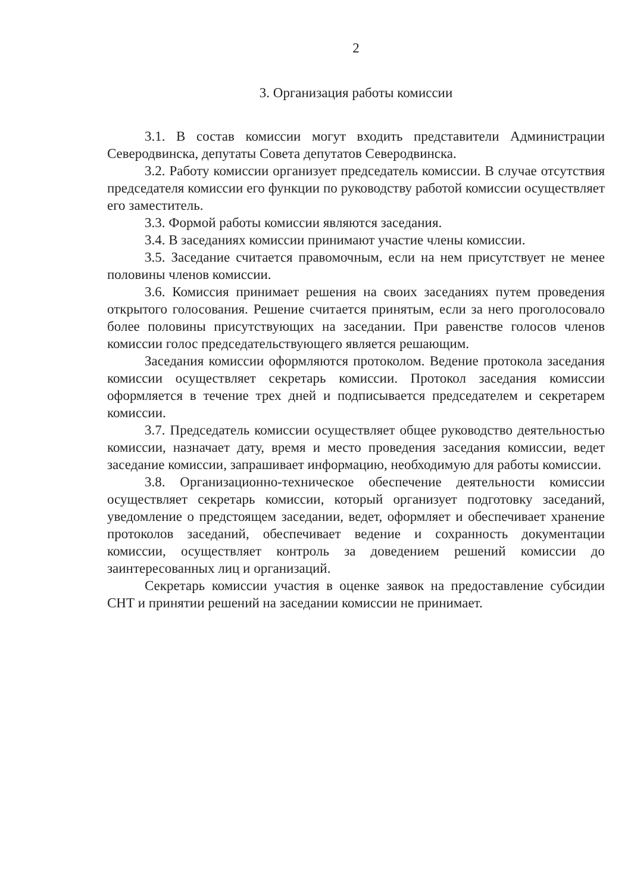2
3. Организация работы комиссии
3.1. В состав комиссии могут входить представители Администрации Северодвинска, депутаты Совета депутатов Северодвинска.
3.2. Работу комиссии организует председатель комиссии. В случае отсутствия председателя комиссии его функции по руководству работой комиссии осуществляет его заместитель.
3.3. Формой работы комиссии являются заседания.
3.4. В заседаниях комиссии принимают участие члены комиссии.
3.5. Заседание считается правомочным, если на нем присутствует не менее половины членов комиссии.
3.6. Комиссия принимает решения на своих заседаниях путем проведения открытого голосования. Решение считается принятым, если за него проголосовало более половины присутствующих на заседании. При равенстве голосов членов комиссии голос председательствующего является решающим.
Заседания комиссии оформляются протоколом. Ведение протокола заседания комиссии осуществляет секретарь комиссии. Протокол заседания комиссии оформляется в течение трех дней и подписывается председателем и секретарем комиссии.
3.7. Председатель комиссии осуществляет общее руководство деятельностью комиссии, назначает дату, время и место проведения заседания комиссии, ведет заседание комиссии, запрашивает информацию, необходимую для работы комиссии.
3.8. Организационно-техническое обеспечение деятельности комиссии осуществляет секретарь комиссии, который организует подготовку заседаний, уведомление о предстоящем заседании, ведет, оформляет и обеспечивает хранение протоколов заседаний, обеспечивает ведение и сохранность документации комиссии, осуществляет контроль за доведением решений комиссии до заинтересованных лиц и организаций.
Секретарь комиссии участия в оценке заявок на предоставление субсидии СНТ и принятии решений на заседании комиссии не принимает.